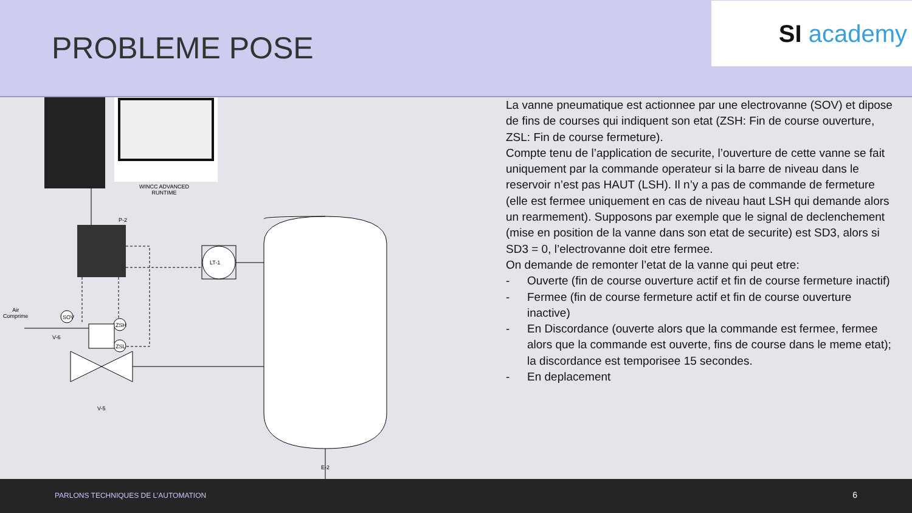PROBLEME POSE
SI academy
WINCC ADVANCED
RUNTIME
P-2
LT-1
Air
Comprime
SOV
ZSH
ZSL
V-6
V-5
E-2
La vanne pneumatique est actionnee par une electrovanne (SOV) et dipose de fins de courses qui indiquent son etat (ZSH: Fin de course ouverture, ZSL: Fin de course fermeture).
Compte tenu de l’application de securite, l’ouverture de cette vanne se fait uniquement par la commande operateur si la barre de niveau dans le reservoir n’est pas HAUT (LSH). Il n’y a pas de commande de fermeture (elle est fermee uniquement en cas de niveau haut LSH qui demande alors un rearmement). Supposons par exemple que le signal de declenchement (mise en position de la vanne dans son etat de securite) est SD3, alors si SD3 = 0, l’electrovanne doit etre fermee.
On demande de remonter l’etat de la vanne qui peut etre:
- Ouverte (fin de course ouverture actif et fin de course fermeture inactif)
- Fermee (fin de course fermeture actif et fin de course ouverture inactive)
- En Discordance (ouverte alors que la commande est fermee, fermee alors que la commande est ouverte, fins de course dans le meme etat); la discordance est temporisee 15 secondes.
- En deplacement
PARLONS TECHNIQUES DE L’AUTOMATION 6